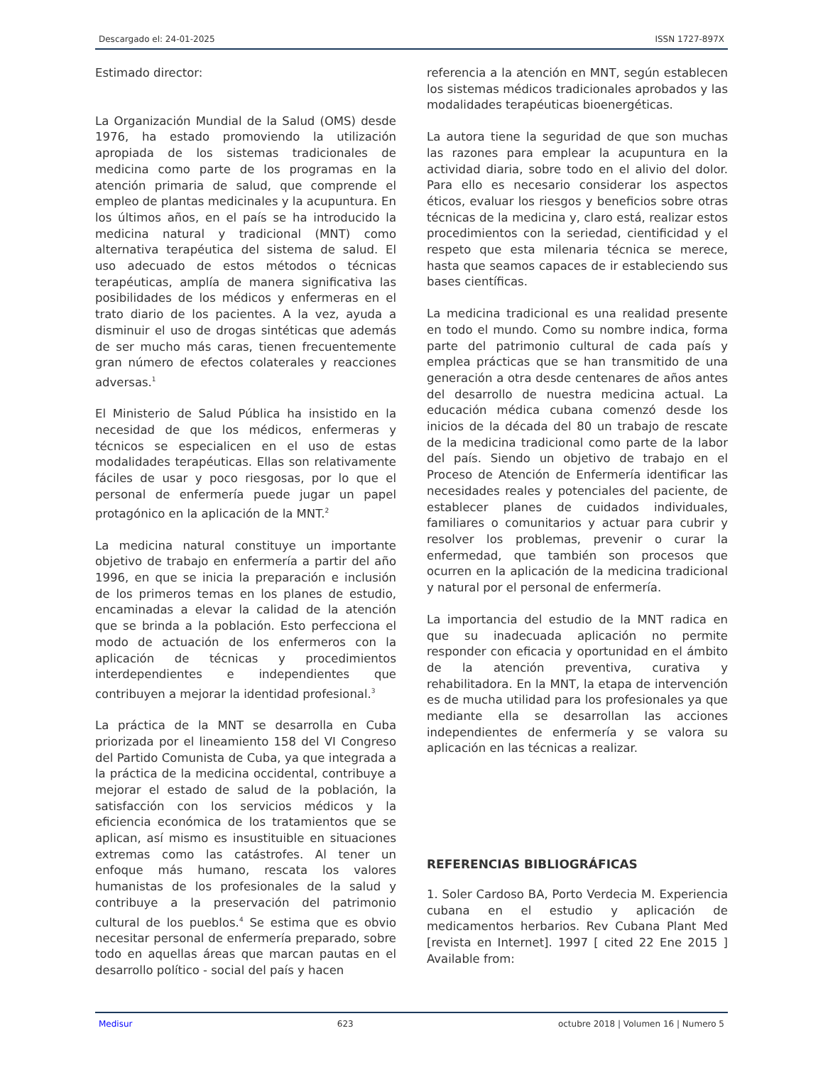Descargado el: 24-01-2025 ISSN 1727-897X
Estimado director:
La Organización Mundial de la Salud (OMS) desde 1976, ha estado promoviendo la utilización apropiada de los sistemas tradicionales de medicina como parte de los programas en la atención primaria de salud, que comprende el empleo de plantas medicinales y la acupuntura. En los últimos años, en el país se ha introducido la medicina natural y tradicional (MNT) como alternativa terapéutica del sistema de salud. El uso adecuado de estos métodos o técnicas terapéuticas, amplía de manera significativa las posibilidades de los médicos y enfermeras en el trato diario de los pacientes. A la vez, ayuda a disminuir el uso de drogas sintéticas que además de ser mucho más caras, tienen frecuentemente gran número de efectos colaterales y reacciones adversas.<sup>1</sup>
El Ministerio de Salud Pública ha insistido en la necesidad de que los médicos, enfermeras y técnicos se especialicen en el uso de estas modalidades terapéuticas. Ellas son relativamente fáciles de usar y poco riesgosas, por lo que el personal de enfermería puede jugar un papel protagónico en la aplicación de la MNT.<sup>2</sup>
La medicina natural constituye un importante objetivo de trabajo en enfermería a partir del año 1996, en que se inicia la preparación e inclusión de los primeros temas en los planes de estudio, encaminadas a elevar la calidad de la atención que se brinda a la población. Esto perfecciona el modo de actuación de los enfermeros con la aplicación de técnicas y procedimientos interdependientes e independientes que contribuyen a mejorar la identidad profesional.<sup>3</sup>
La práctica de la MNT se desarrolla en Cuba priorizada por el lineamiento 158 del VI Congreso del Partido Comunista de Cuba, ya que integrada a la práctica de la medicina occidental, contribuye a mejorar el estado de salud de la población, la satisfacción con los servicios médicos y la eficiencia económica de los tratamientos que se aplican, así mismo es insustituible en situaciones extremas como las catástrofes. Al tener un enfoque más humano, rescata los valores humanistas de los profesionales de la salud y contribuye a la preservación del patrimonio cultural de los pueblos.<sup>4</sup> Se estima que es obvio necesitar personal de enfermería preparado, sobre todo en aquellas áreas que marcan pautas en el desarrollo político - social del país y hacen
referencia a la atención en MNT, según establecen los sistemas médicos tradicionales aprobados y las modalidades terapéuticas bioenergéticas.
La autora tiene la seguridad de que son muchas las razones para emplear la acupuntura en la actividad diaria, sobre todo en el alivio del dolor. Para ello es necesario considerar los aspectos éticos, evaluar los riesgos y beneficios sobre otras técnicas de la medicina y, claro está, realizar estos procedimientos con la seriedad, cientificidad y el respeto que esta milenaria técnica se merece, hasta que seamos capaces de ir estableciendo sus bases científicas.
La medicina tradicional es una realidad presente en todo el mundo. Como su nombre indica, forma parte del patrimonio cultural de cada país y emplea prácticas que se han transmitido de una generación a otra desde centenares de años antes del desarrollo de nuestra medicina actual. La educación médica cubana comenzó desde los inicios de la década del 80 un trabajo de rescate de la medicina tradicional como parte de la labor del país. Siendo un objetivo de trabajo en el Proceso de Atención de Enfermería identificar las necesidades reales y potenciales del paciente, de establecer planes de cuidados individuales, familiares o comunitarios y actuar para cubrir y resolver los problemas, prevenir o curar la enfermedad, que también son procesos que ocurren en la aplicación de la medicina tradicional y natural por el personal de enfermería.
La importancia del estudio de la MNT radica en que su inadecuada aplicación no permite responder con eficacia y oportunidad en el ámbito de la atención preventiva, curativa y rehabilitadora. En la MNT, la etapa de intervención es de mucha utilidad para los profesionales ya que mediante ella se desarrollan las acciones independientes de enfermería y se valora su aplicación en las técnicas a realizar.
REFERENCIAS BIBLIOGRÁFICAS
1. Soler Cardoso BA, Porto Verdecia M. Experiencia cubana en el estudio y aplicación de medicamentos herbarios. Rev Cubana Plant Med [revista en Internet]. 1997 [ cited 22 Ene 2015 ] Available from:
Medisur 623 octubre 2018 | Volumen 16 | Numero 5